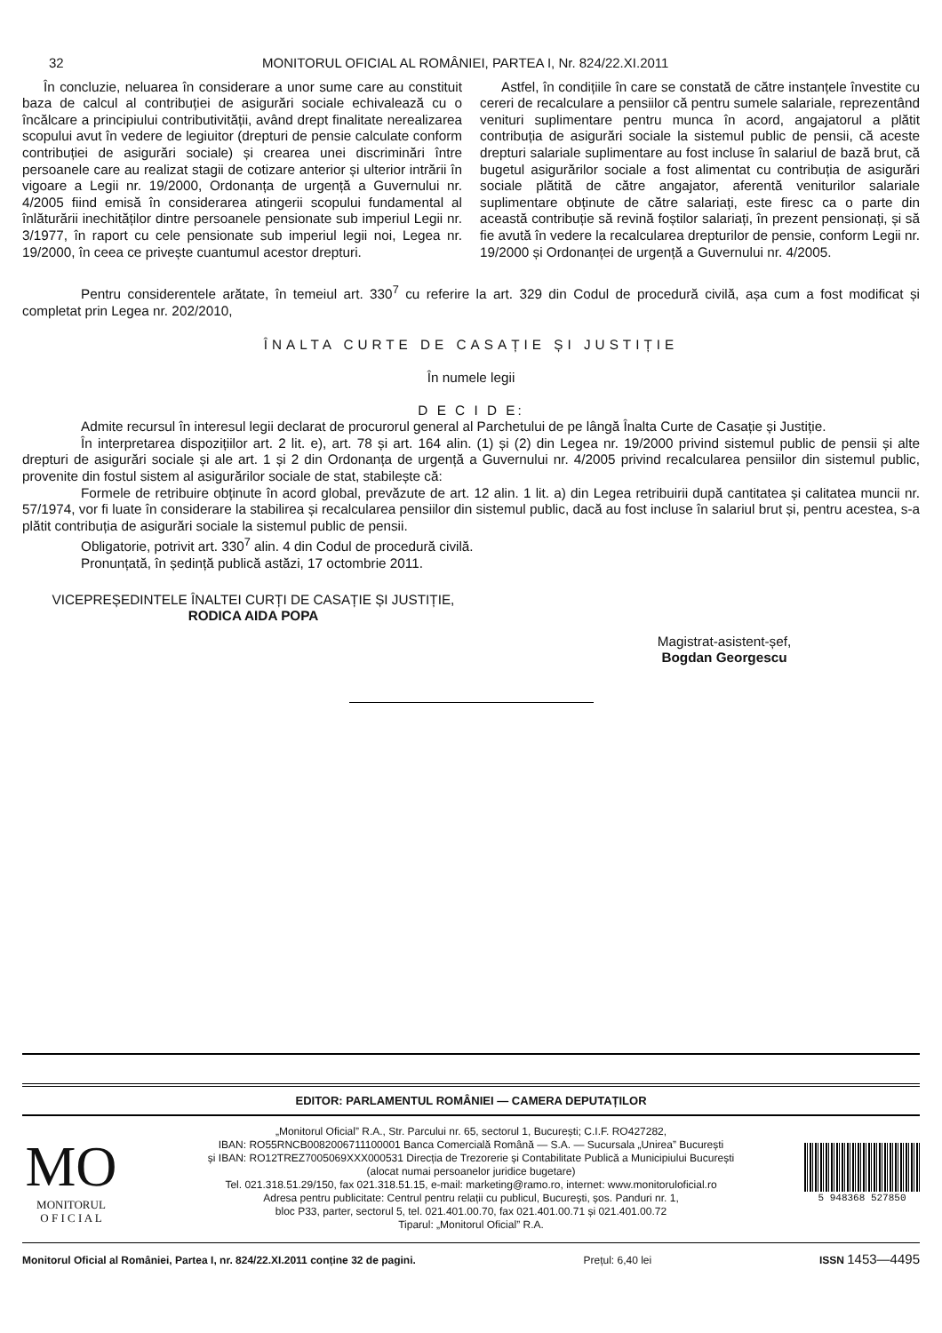32 MONITORUL OFICIAL AL ROMÂNIEI, PARTEA I, Nr. 824/22.XI.2011
În concluzie, neluarea în considerare a unor sume care au constituit baza de calcul al contribuției de asigurări sociale echivalează cu o încălcare a principiului contributivității, având drept finalitate nerealizarea scopului avut în vedere de legiuitor (drepturi de pensie calculate conform contribuției de asigurări sociale) și crearea unei discriminări între persoanele care au realizat stagii de cotizare anterior și ulterior intrării în vigoare a Legii nr. 19/2000, Ordonanța de urgență a Guvernului nr. 4/2005 fiind emisă în considerarea atingerii scopului fundamental al înlăturării inechităților dintre persoanele pensionate sub imperiul Legii nr. 3/1977, în raport cu cele pensionate sub imperiul legii noi, Legea nr. 19/2000, în ceea ce privește cuantumul acestor drepturi.
Astfel, în condițiile în care se constată de către instanțele învestite cu cereri de recalculare a pensiilor că pentru sumele salariale, reprezentând venituri suplimentare pentru munca în acord, angajatorul a plătit contribuția de asigurări sociale la sistemul public de pensii, că aceste drepturi salariale suplimentare au fost incluse în salariul de bază brut, că bugetul asigurărilor sociale a fost alimentat cu contribuția de asigurări sociale plătită de către angajator, aferentă veniturilor salariale suplimentare obținute de către salariați, este firesc ca o parte din această contribuție să revină foștilor salariați, în prezent pensionați, și să fie avută în vedere la recalcularea drepturilor de pensie, conform Legii nr. 19/2000 și Ordonanței de urgență a Guvernului nr. 4/2005.
Pentru considerentele arătate, în temeiul art. 330<sup>7</sup> cu referire la art. 329 din Codul de procedură civilă, așa cum a fost modificat și completat prin Legea nr. 202/2010,
ÎNALTA CURTE DE CASAȚIE ȘI JUSTIȚIE
În numele legii
D E C I D E:
Admite recursul în interesul legii declarat de procurorul general al Parchetului de pe lângă Înalta Curte de Casație și Justiție.
În interpretarea dispozițiilor art. 2 lit. e), art. 78 și art. 164 alin. (1) și (2) din Legea nr. 19/2000 privind sistemul public de pensii și alte drepturi de asigurări sociale și ale art. 1 și 2 din Ordonanța de urgență a Guvernului nr. 4/2005 privind recalcularea pensiilor din sistemul public, provenite din fostul sistem al asigurărilor sociale de stat, stabilește că:
Formele de retribuire obținute în acord global, prevăzute de art. 12 alin. 1 lit. a) din Legea retribuirii după cantitatea și calitatea muncii nr. 57/1974, vor fi luate în considerare la stabilirea și recalcularea pensiilor din sistemul public, dacă au fost incluse în salariul brut și, pentru acestea, s-a plătit contribuția de asigurări sociale la sistemul public de pensii.
Obligatorie, potrivit art. 330<sup>7</sup> alin. 4 din Codul de procedură civilă.
Pronunțată, în ședință publică astăzi, 17 octombrie 2011.
VICEPREȘEDINTELE ÎNALTEI CURȚI DE CASAȚIE ȘI JUSTIȚIE,
RODICA AIDA POPA
Magistrat-asistent-șef,
Bogdan Georgescu
EDITOR: PARLAMENTUL ROMÂNIEI — CAMERA DEPUTAȚILOR
MO
MONITORUL
O F I C I A L
5 948368 527850
„Monitorul Oficial” R.A., Str. Parcului nr. 65, sectorul 1, București; C.I.F. RO427282,
IBAN: RO55RNCB0082006711100001 Banca Comercială Română — S.A. — Sucursala „Unirea” București
și IBAN: RO12TREZ7005069XXX000531 Direcția de Trezorerie și Contabilitate Publică a Municipiului București
(alocat numai persoanelor juridice bugetare)
Tel. 021.318.51.29/150, fax 021.318.51.15, e-mail: marketing@ramo.ro, internet: www.monitoruloficial.ro
Adresa pentru publicitate: Centrul pentru relații cu publicul, București, șos. Panduri nr. 1,
bloc P33, parter, sectorul 5, tel. 021.401.00.70, fax 021.401.00.71 și 021.401.00.72
Tiparul: „Monitorul Oficial” R.A.
Monitorul Oficial al României, Partea I, nr. 824/22.XI.2011 conține 32 de pagini. Prețul: 6,40 lei ISSN 1453—4495